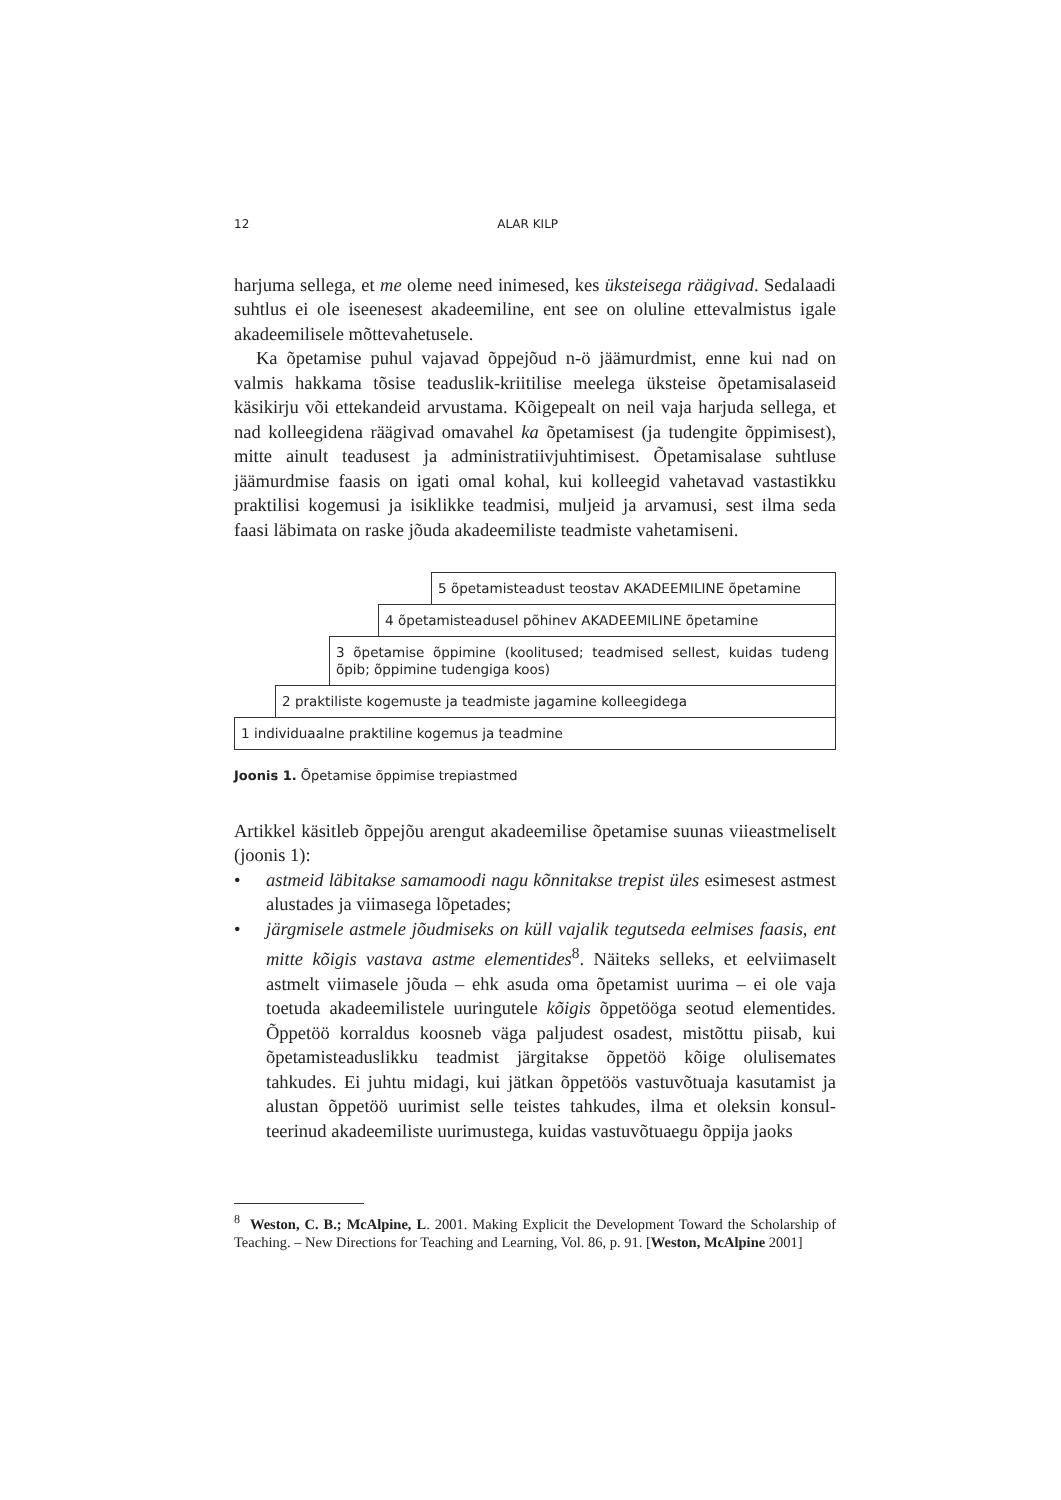12 ALAR KILP
harjuma sellega, et me oleme need inimesed, kes üksteisega räägivad. Seda­laadi suhtlus ei ole iseenesest akadeemiline, ent see on oluline ettevalmistus igale akadeemilisele mõttevahetusele.
Ka õpetamise puhul vajavad õppejõud n-ö jäämurdmist, enne kui nad on valmis hakkama tõsise teaduslik-kriitilise meelega üksteise õpetamisalaseid käsikirju või ettekandeid arvustama. Kõigepealt on neil vaja harjuda sellega, et nad kolleegidena räägivad omavahel ka õpetamisest (ja tudengite õppimi­sest), mitte ainult teadusest ja administratiivjuhtimisest. Õpetamisalase suht­luse jäämurdmise faasis on igati omal kohal, kui kolleegid vahetavad vastas­tikku praktilisi kogemusi ja isiklikke teadmisi, muljeid ja arvamusi, sest ilma seda faasi läbimata on raske jõuda akadeemiliste teadmiste vahetamiseni.
5 õpetamisteadust teostav AKADEEMILINE õpetamine
4 õpetamisteadusel põhinev AKADEEMILINE õpetamine
3 õpetamise õppimine (koolitused; teadmised sellest, kuidas tudeng õpib; õppimine tudengiga koos)
2 praktiliste kogemuste ja teadmiste jagamine kolleegidega
1 individuaalne praktiline kogemus ja teadmine
Joonis 1. Õpetamise õppimise trepiastmed
Artikkel käsitleb õppejõu arengut akadeemilise õpetamise suunas viieastme­liselt (joonis 1):
• astmeid läbitakse samamoodi nagu kõnnitakse trepist üles esimesest ast­mest alustades ja viimasega lõpetades;
• järgmisele astmele jõudmiseks on küll vajalik tegutseda eelmises faasis, ent mitte kõigis vastava astme elementides<sup>8</sup>. Näiteks selleks, et eelviima­selt astmelt viimasele jõuda – ehk asuda oma õpetamist uurima – ei ole vaja toetuda akadeemilistele uuringutele kõigis õppetööga seotud elemen­tides. Õppetöö korraldus koosneb väga paljudest osadest, mistõttu piisab, kui õpetamisteaduslikku teadmist järgitakse õppetöö kõige olulisemates tahkudes. Ei juhtu midagi, kui jätkan õppetöös vastuvõtuaja kasutamist ja alustan õppetöö uurimist selle teistes tahkudes, ilma et oleksin konsul­teerinud akadeemiliste uurimustega, kuidas vastuvõtuaegu õppija jaoks
<sup>8</sup> Weston, C. B.; McAlpine, L. 2001. Making Explicit the Development Toward the Scholar­ship of Teaching. – New Directions for Teaching and Learning, Vol. 86, p. 91. [Weston, McAl­pine 2001]